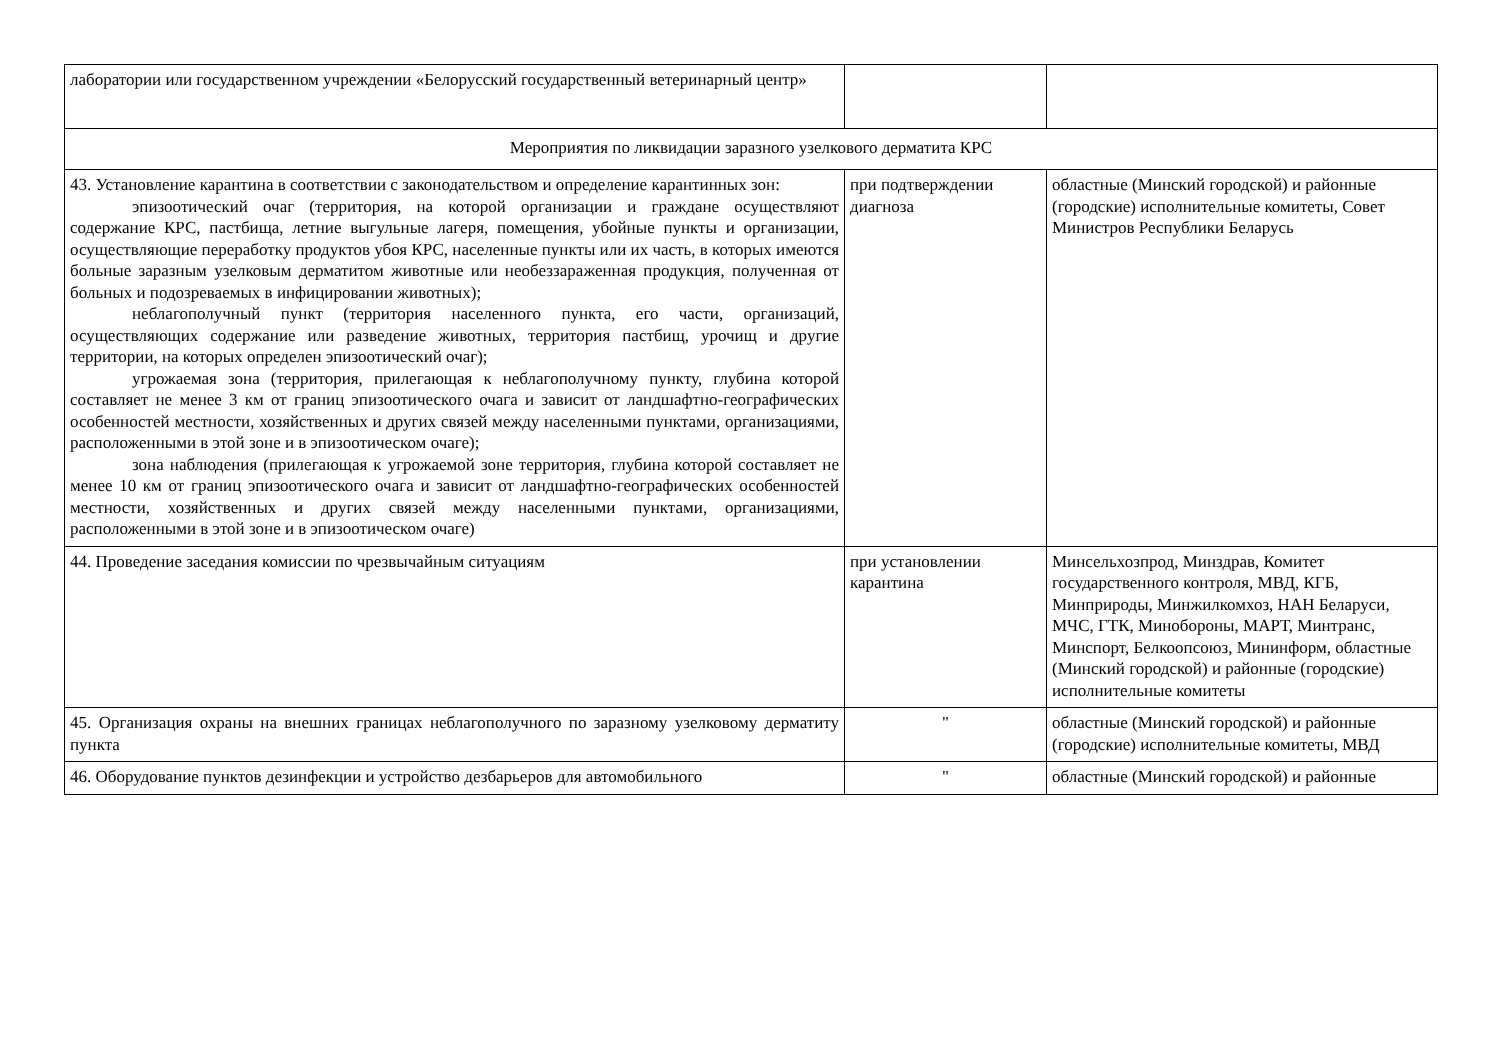| лаборатории или государственном учреждении «Белорусский государственный ветеринарный центр» | | |
| Мероприятия по ликвидации заразного узелкового дерматита КРС | | |
| 43. Установление карантина в соответствии с законодательством и определение карантинных зон: эпизоотический очаг (территория, на которой организации и граждане осуществляют содержание КРС, пастбища, летние выгульные лагеря, помещения, убойные пункты и организации, осуществляющие переработку продуктов убоя КРС, населенные пункты или их часть, в которых имеются больные заразным узелковым дерматитом животные или необеззараженная продукция, полученная от больных и подозреваемых в инфицировании животных); неблагополучный пункт (территория населенного пункта, его части, организаций, осуществляющих содержание или разведение животных, территория пастбищ, урочищ и другие территории, на которых определен эпизоотический очаг); угрожаемая зона (территория, прилегающая к неблагополучному пункту, глубина которой составляет не менее 3 км от границ эпизоотического очага и зависит от ландшафтно-географических особенностей местности, хозяйственных и других связей между населенными пунктами, организациями, расположенными в этой зоне и в эпизоотическом очаге); зона наблюдения (прилегающая к угрожаемой зоне территория, глубина которой составляет не менее 10 км от границ эпизоотического очага и зависит от ландшафтно-географических особенностей местности, хозяйственных и других связей между населенными пунктами, организациями, расположенными в этой зоне и в эпизоотическом очаге) | при подтверждении диагноза | областные (Минский городской) и районные (городские) исполнительные комитеты, Совет Министров Республики Беларусь |
| 44. Проведение заседания комиссии по чрезвычайным ситуациям | при установлении карантина | Минсельхозпрод, Минздрав, Комитет государственного контроля, МВД, КГБ, Минприроды, Минжилкомхоз, НАН Беларуси, МЧС, ГТК, Минобороны, МАРТ, Минтранс, Минспорт, Белкоопсоюз, Мининформ, областные (Минский городской) и районные (городские) исполнительные комитеты |
| 45. Организация охраны на внешних границах неблагополучного по заразному узелковому дерматиту пункта | " | областные (Минский городской) и районные (городские) исполнительные комитеты, МВД |
| 46. Оборудование пунктов дезинфекции и устройство дезбарьеров для автомобильного | " | областные (Минский городской) и районные |